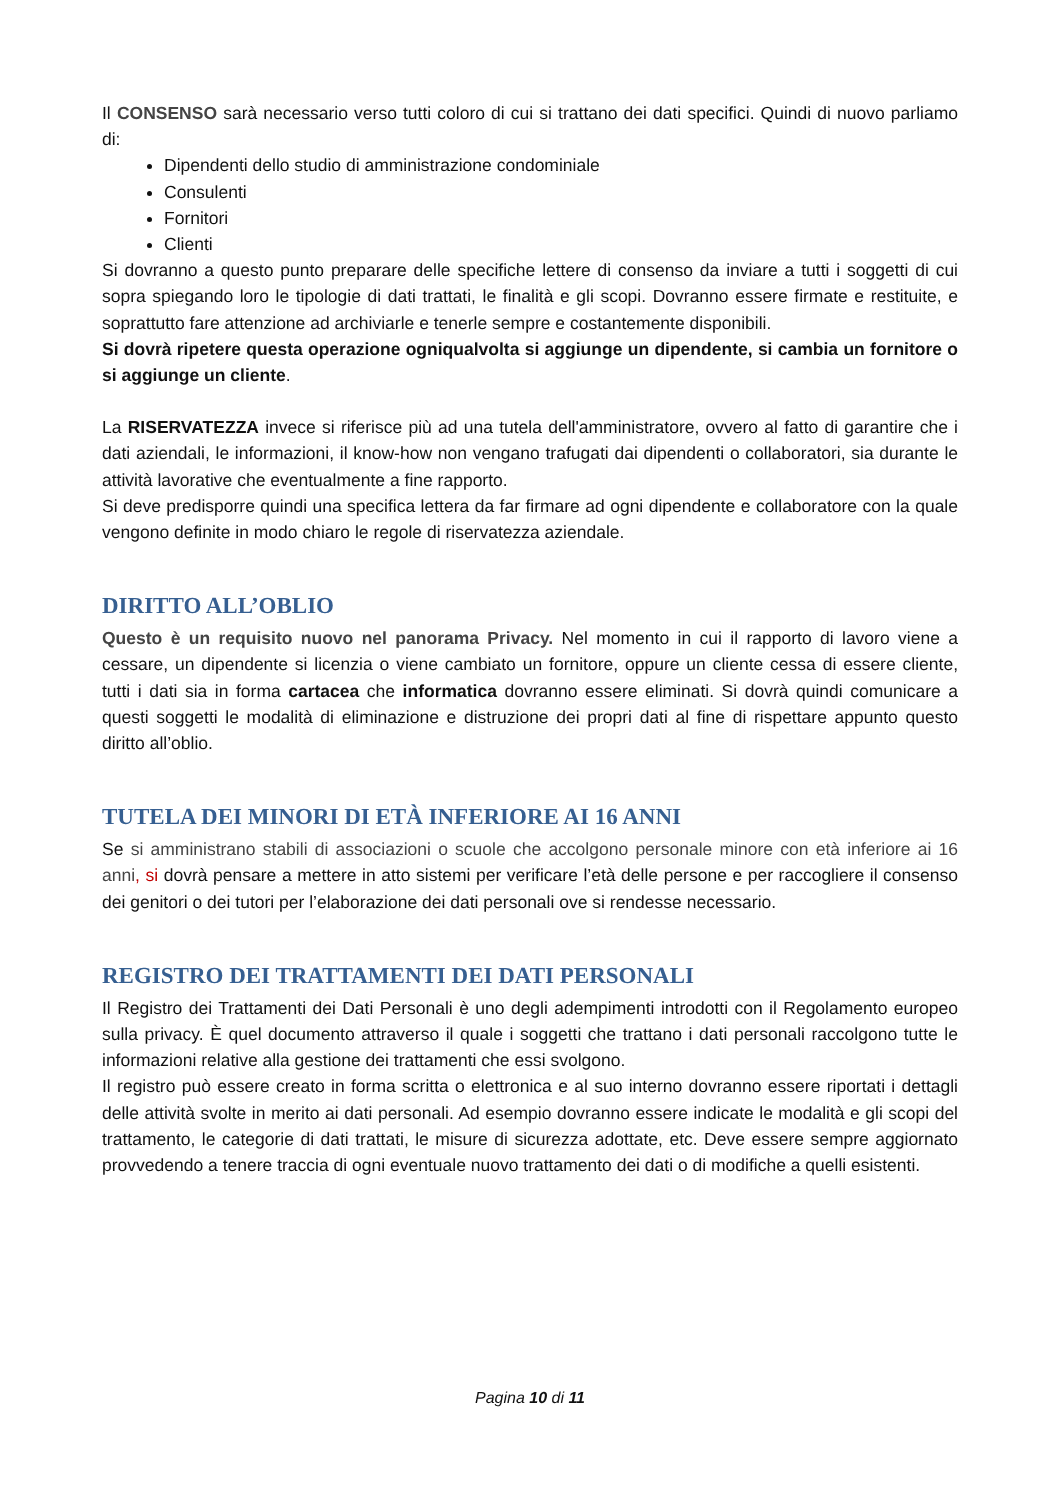Il CONSENSO sarà necessario verso tutti coloro di cui si trattano dei dati specifici. Quindi di nuovo parliamo di:
Dipendenti dello studio di amministrazione condominiale
Consulenti
Fornitori
Clienti
Si dovranno a questo punto preparare delle specifiche lettere di consenso da inviare a tutti i soggetti di cui sopra spiegando loro le tipologie di dati trattati, le finalità e gli scopi. Dovranno essere firmate e restituite, e soprattutto fare attenzione ad archiviarle e tenerle sempre e costantemente disponibili.
Si dovrà ripetere questa operazione ogniqualvolta si aggiunge un dipendente, si cambia un fornitore o si aggiunge un cliente.
La RISERVATEZZA invece si riferisce più ad una tutela dell'amministratore, ovvero al fatto di garantire che i dati aziendali, le informazioni, il know-how non vengano trafugati dai dipendenti o collaboratori, sia durante le attività lavorative che eventualmente a fine rapporto.
Si deve predisporre quindi una specifica lettera da far firmare ad ogni dipendente e collaboratore con la quale vengono definite in modo chiaro le regole di riservatezza aziendale.
DIRITTO ALL’OBLIO
Questo è un requisito nuovo nel panorama Privacy. Nel momento in cui il rapporto di lavoro viene a cessare, un dipendente si licenzia o viene cambiato un fornitore, oppure un cliente cessa di essere cliente, tutti i dati sia in forma cartacea che informatica dovranno essere eliminati. Si dovrà quindi comunicare a questi soggetti le modalità di eliminazione e distruzione dei propri dati al fine di rispettare appunto questo diritto all’oblio.
TUTELA DEI MINORI DI ETÀ INFERIORE AI 16 ANNI
Se si amministrano stabili di associazioni o scuole che accolgono personale minore con età inferiore ai 16 anni, si dovrà pensare a mettere in atto sistemi per verificare l’età delle persone e per raccogliere il consenso dei genitori o dei tutori per l’elaborazione dei dati personali ove si rendesse necessario.
REGISTRO DEI TRATTAMENTI DEI DATI PERSONALI
Il Registro dei Trattamenti dei Dati Personali è uno degli adempimenti introdotti con il Regolamento europeo sulla privacy. È quel documento attraverso il quale i soggetti che trattano i dati personali raccolgono tutte le informazioni relative alla gestione dei trattamenti che essi svolgono.
Il registro può essere creato in forma scritta o elettronica e al suo interno dovranno essere riportati i dettagli delle attività svolte in merito ai dati personali. Ad esempio dovranno essere indicate le modalità e gli scopi del trattamento, le categorie di dati trattati, le misure di sicurezza adottate, etc. Deve essere sempre aggiornato provvedendo a tenere traccia di ogni eventuale nuovo trattamento dei dati o di modifiche a quelli esistenti.
Pagina 10 di 11